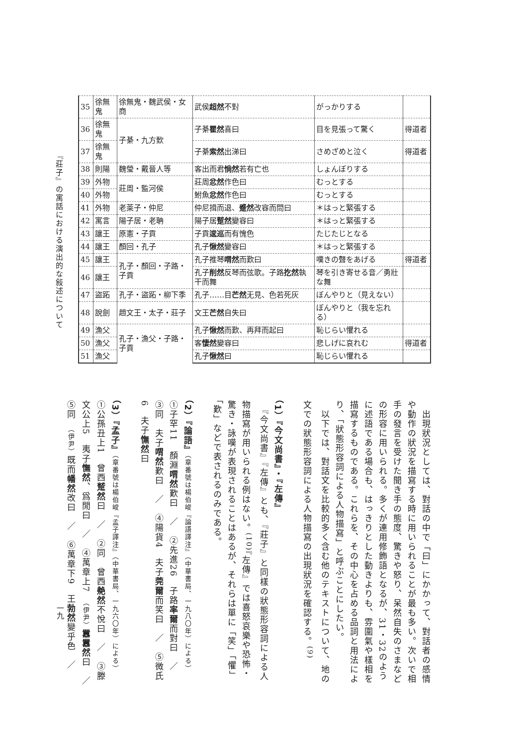『莊子』の寓話における演出的な敍述について
| 35 | 徐無鬼 | 徐無鬼・魏武侯・女商 | 武侯 超然 不對 | がっかりする | |
| 36 | 徐無鬼 | 子綦・九方歅 | 子綦 瞿然 喜曰 | 目を見張って驚く | 得道者 |
| 37 | 徐無鬼 | | 子綦 索然 出涕曰 | さめざめと泣く | 得道者 |
| 38 | 則陽 | 魏瑩・戴晉人等 | 客出而君 惝然 若有亡也 | しょんぼりする | |
| 39 | 外物 | 莊周・監河侯 | 莊周 忿然 作色曰 | むっとする | |
| 40 | 外物 | | 鮒魚 忿然 作色曰 | むっとする | |
| 41 | 外物 | 老萊子・仲尼 | 仲尼揖而退、 蹙然 改容而問曰 | ＊はっと緊張する | |
| 42 | 寓言 | 陽子居・老聃 | 陽子居 蹵然 變容曰 | ＊はっと緊張する | |
| 43 | 讓王 | 原憲・子貢 | 子貢 逡巡 而有愧色 | たじたじとなる | |
| 44 | 讓王 | 顏回・孔子 | 孔子 愀然 變容曰 | ＊はっと緊張する | |
| 45 | 讓王 | 孔子・顏回・子路・子貢 | 孔子推琴 喟然 而歎曰 | 嘆きの聲をあげる | 得道者 |
| 46 | 讓王 | | 孔子 削然 反琴而弦歌。子路 扢然 執干而舞 | 琴を引き寄せる音／勇壯な舞 | |
| 47 | 盜跖 | 孔子・盜跖・柳下季 | 孔子……目 芒然 无見、色若死灰 | ぼんやりと（見えない） | |
| 48 | 說劍 | 趙文王・太子・莊子 | 文王 芒然 自失曰 | ぼんやりと（我を忘れる） | |
| 49 | 漁父 | 孔子・漁父・子路・子貢 | 孔子 愀然 而歎、再拜而起曰 | 恥じらい懼れる | |
| 50 | 漁父 | | 客 悽然 變容曰 | 悲しげに哀れむ | 得道者 |
| 51 | 漁父 | | 孔子 愀然 曰 | 恥じらい懼れる | |
　出現狀況としては、對話の中で「曰」にかかって、對話者の感情や動作の狀況を描寫する時に用いられることが最も多い。次いで相手の發言を受けた聞き手の態度、驚きや怒り、呆然自失のさまなどの形容に用いられる。多くが連用修飾語となるが、31・32のように述語である場合も、はっきりとした動きよりも、雰圍氣や樣相を描寫するものである。これらを、その中心を占める品詞と用法により、「狀態形容詞による人物描寫」と呼ぶことにしたい。
　以下では、對話文を比較的多く含む他のテキストについて、地の文での狀態形容詞による人物描寫の出現狀況を確認する。<sup>(9)</sup>
（1）『今文尚書』・『左傳』
　『今文尚書』『左傳』とも、『莊子』と同樣の狀態形容詞による人物描寫が用いられる例はない。<sup>(10)</sup>『左傳』では喜怒哀樂や恐怖・驚き・詠嘆が表現されることはあるが、それらは單に「笑」「懼」「歎」などで表されるのみである。
（2）『論語』（章番號は楊伯峻『論語譯注』（中華書局、一九八〇年）による）
①子罕11　顏淵喟然歎曰　／　②先進26　子路率爾而對曰　／　③同　夫子喟然歎曰　／　④陽貨4　夫子莞爾而笑曰　／　⑤微氏6　夫子憮然曰
（3）『孟子』（章番號は楊伯峻『孟子譯注』（中華書局、一九六〇年）による）
①公孫丑上1　曾西蹵然曰　／　②同　曾西艴然不悅曰　／　③滕文公上5　夷子憮然、爲閒曰　／　④萬章上7　（伊尹）囂囂然曰　／　⑤同　（伊尹）既而幡然改曰　／　⑥萬章下9　王勃然變乎色　／
一九